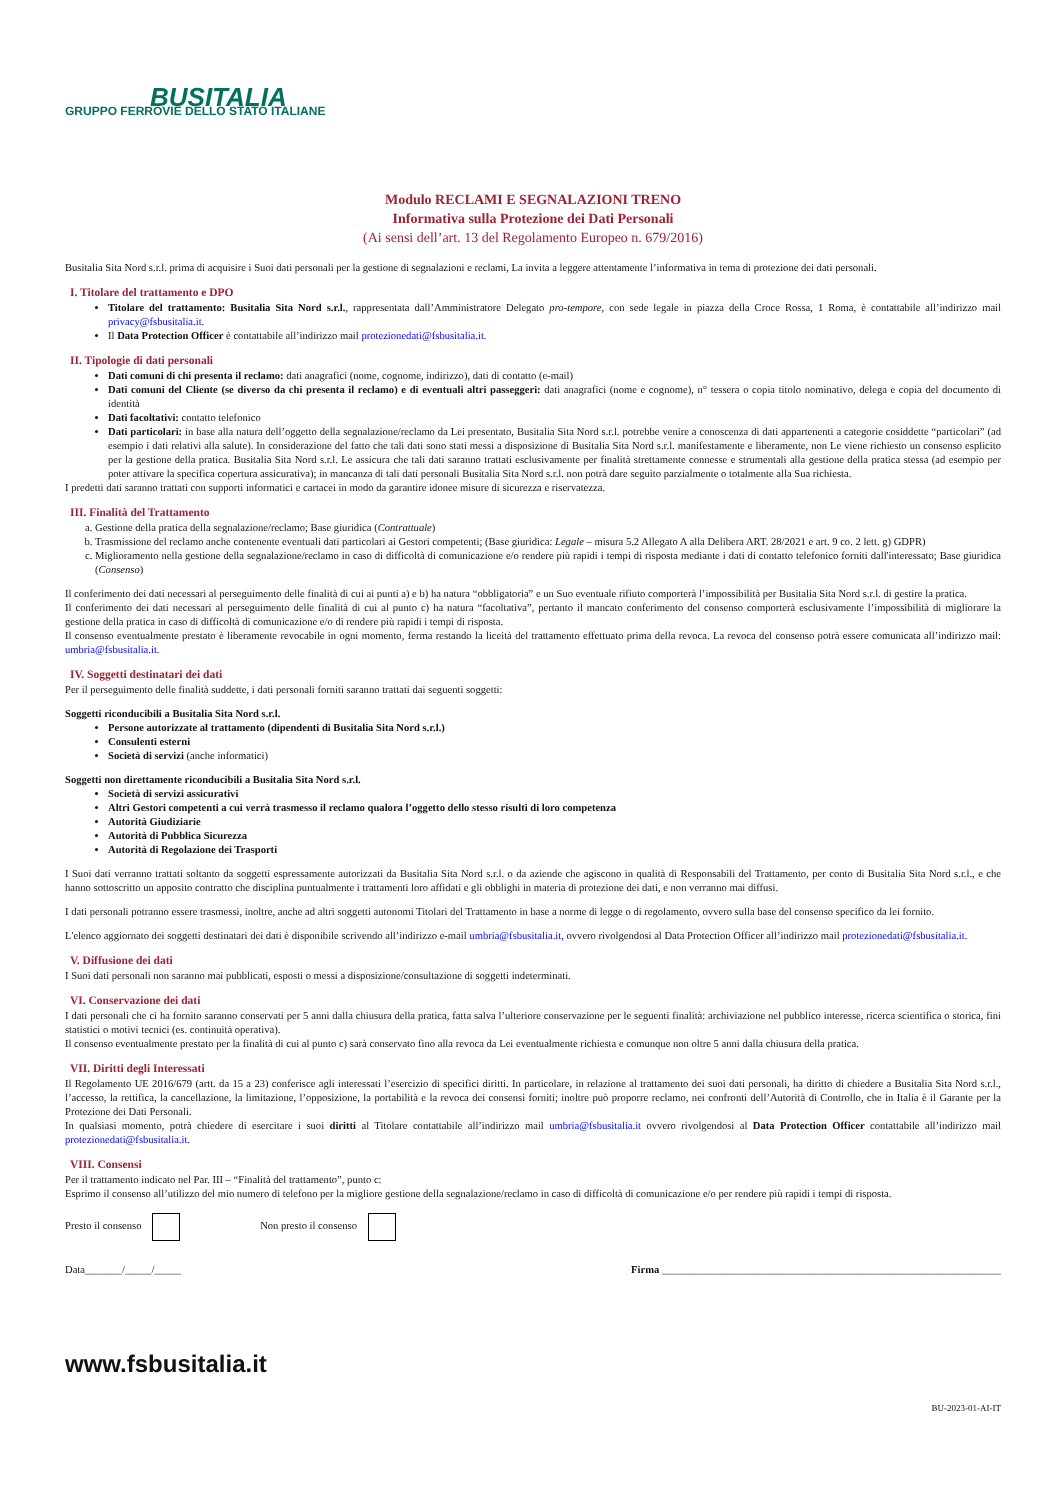BUSITALIA
GRUPPO FERROVIE DELLO STATO ITALIANE
Modulo RECLAMI E SEGNALAZIONI TRENO
Informativa sulla Protezione dei Dati Personali
(Ai sensi dell’art. 13 del Regolamento Europeo n. 679/2016)
Busitalia Sita Nord s.r.l. prima di acquisire i Suoi dati personali per la gestione di segnalazioni e reclami, La invita a leggere attentamente l’informativa in tema di protezione dei dati personali.
I. Titolare del trattamento e DPO
Titolare del trattamento: Busitalia Sita Nord s.r.l., rappresentata dall’Amministratore Delegato pro-tempore, con sede legale in piazza della Croce Rossa, 1 Roma, è contattabile all’indirizzo mail privacy@fsbusitalia.it.
Il Data Protection Officer è contattabile all’indirizzo mail protezionedati@fsbusitalia.it.
II. Tipologie di dati personali
Dati comuni di chi presenta il reclamo: dati anagrafici (nome, cognome, indirizzo), dati di contatto (e-mail)
Dati comuni del Cliente (se diverso da chi presenta il reclamo) e di eventuali altri passeggeri: dati anagrafici (nome e cognome), n° tessera o copia titolo nominativo, delega e copia del documento di identità
Dati facoltativi: contatto telefonico
Dati particolari: in base alla natura dell’oggetto della segnalazione/reclamo da Lei presentato, Busitalia Sita Nord s.r.l. potrebbe venire a conoscenza di dati appartenenti a categorie cosiddette “particolari” (ad esempio i dati relativi alla salute). In considerazione del fatto che tali dati sono stati messi a disposizione di Busitalia Sita Nord s.r.l. manifestamente e liberamente, non Le viene richiesto un consenso esplicito per la gestione della pratica. Busitalia Sita Nord s.r.l. Le assicura che tali dati saranno trattati esclusivamente per finalità strettamente connesse e strumentali alla gestione della pratica stessa (ad esempio per poter attivare la specifica copertura assicurativa); in mancanza di tali dati personali Busitalia Sita Nord s.r.l. non potrà dare seguito parzialmente o totalmente alla Sua richiesta.
I predetti dati saranno trattati con supporti informatici e cartacei in modo da garantire idonee misure di sicurezza e riservatezza.
III. Finalità del Trattamento
a. Gestione della pratica della segnalazione/reclamo; Base giuridica (Contrattuale)
b. Trasmissione del reclamo anche contenente eventuali dati particolari ai Gestori competenti; (Base giuridica: Legale – misura 5.2 Allegato A alla Delibera ART. 28/2021 e art. 9 co. 2 lett. g) GDPR)
c. Miglioramento nella gestione della segnalazione/reclamo in caso di difficoltà di comunicazione e/o rendere più rapidi i tempi di risposta mediante i dati di contatto telefonico forniti dall'interessato; Base giuridica (Consenso)
Il conferimento dei dati necessari al perseguimento delle finalità di cui ai punti a) e b) ha natura “obbligatoria” e un Suo eventuale rifiuto comporterà l’impossibilità per Busitalia Sita Nord s.r.l. di gestire la pratica.
Il conferimento dei dati necessari al perseguimento delle finalità di cui al punto c) ha natura “facoltativa”, pertanto il mancato conferimento del consenso comporterà esclusivamente l’impossibilità di migliorare la gestione della pratica in caso di difficoltà di comunicazione e/o di rendere più rapidi i tempi di risposta.
Il consenso eventualmente prestato è liberamente revocabile in ogni momento, ferma restando la liceità del trattamento effettuato prima della revoca. La revoca del consenso potrà essere comunicata all’indirizzo mail: umbria@fsbusitalia.it.
IV. Soggetti destinatari dei dati
Per il perseguimento delle finalità suddette, i dati personali forniti saranno trattati dai seguenti soggetti:
Soggetti riconducibili a Busitalia Sita Nord s.r.l.
Persone autorizzate al trattamento (dipendenti di Busitalia Sita Nord s.r.l.)
Consulenti esterni
Società di servizi (anche informatici)
Soggetti non direttamente riconducibili a Busitalia Sita Nord s.r.l.
Società di servizi assicurativi
Altri Gestori competenti a cui verrà trasmesso il reclamo qualora l’oggetto dello stesso risulti di loro competenza
Autorità Giudiziarie
Autorità di Pubblica Sicurezza
Autorità di Regolazione dei Trasporti
I Suoi dati verranno trattati soltanto da soggetti espressamente autorizzati da Busitalia Sita Nord s.r.l. o da aziende che agiscono in qualità di Responsabili del Trattamento, per conto di Busitalia Sita Nord s.r.l., e che hanno sottoscritto un apposito contratto che disciplina puntualmente i trattamenti loro affidati e gli obblighi in materia di protezione dei dati, e non verranno mai diffusi.
I dati personali potranno essere trasmessi, inoltre, anche ad altri soggetti autonomi Titolari del Trattamento in base a norme di legge o di regolamento, ovvero sulla base del consenso specifico da lei fornito.
L'elenco aggiornato dei soggetti destinatari dei dati è disponibile scrivendo all’indirizzo e-mail umbria@fsbusitalia.it, ovvero rivolgendosi al Data Protection Officer all’indirizzo mail protezionedati@fsbusitalia.it.
V. Diffusione dei dati
I Suoi dati personali non saranno mai pubblicati, esposti o messi a disposizione/consultazione di soggetti indeterminati.
VI. Conservazione dei dati
I dati personali che ci ha fornito saranno conservati per 5 anni dalla chiusura della pratica, fatta salva l’ulteriore conservazione per le seguenti finalità: archiviazione nel pubblico interesse, ricerca scientifica o storica, fini statistici o motivi tecnici (es. continuità operativa).
Il consenso eventualmente prestato per la finalità di cui al punto c) sarà conservato fino alla revoca da Lei eventualmente richiesta e comunque non oltre 5 anni dalla chiusura della pratica.
VII. Diritti degli Interessati
Il Regolamento UE 2016/679 (artt. da 15 a 23) conferisce agli interessati l’esercizio di specifici diritti. In particolare, in relazione al trattamento dei suoi dati personali, ha diritto di chiedere a Busitalia Sita Nord s.r.l., l’accesso, la rettifica, la cancellazione, la limitazione, l’opposizione, la portabilità e la revoca dei consensi forniti; inoltre può proporre reclamo, nei confronti dell’Autorità di Controllo, che in Italia è il Garante per la Protezione dei Dati Personali.
In qualsiasi momento, potrà chiedere di esercitare i suoi diritti al Titolare contattabile all’indirizzo mail umbria@fsbusitalia.it ovvero rivolgendosi al Data Protection Officer contattabile all’indirizzo mail protezionedati@fsbusitalia.it.
VIII. Consensi
Per il trattamento indicato nel Par. III – “Finalità del trattamento”, punto c:
Esprimo il consenso all’utilizzo del mio numero di telefono per la migliore gestione della segnalazione/reclamo in caso di difficoltà di comunicazione e/o per rendere più rapidi i tempi di risposta.
Presto il consenso Non presto il consenso
Data_______/_____/_____ Firma ________________________________________________________________
www.fsbusitalia.it
BU-2023-01-AI-IT